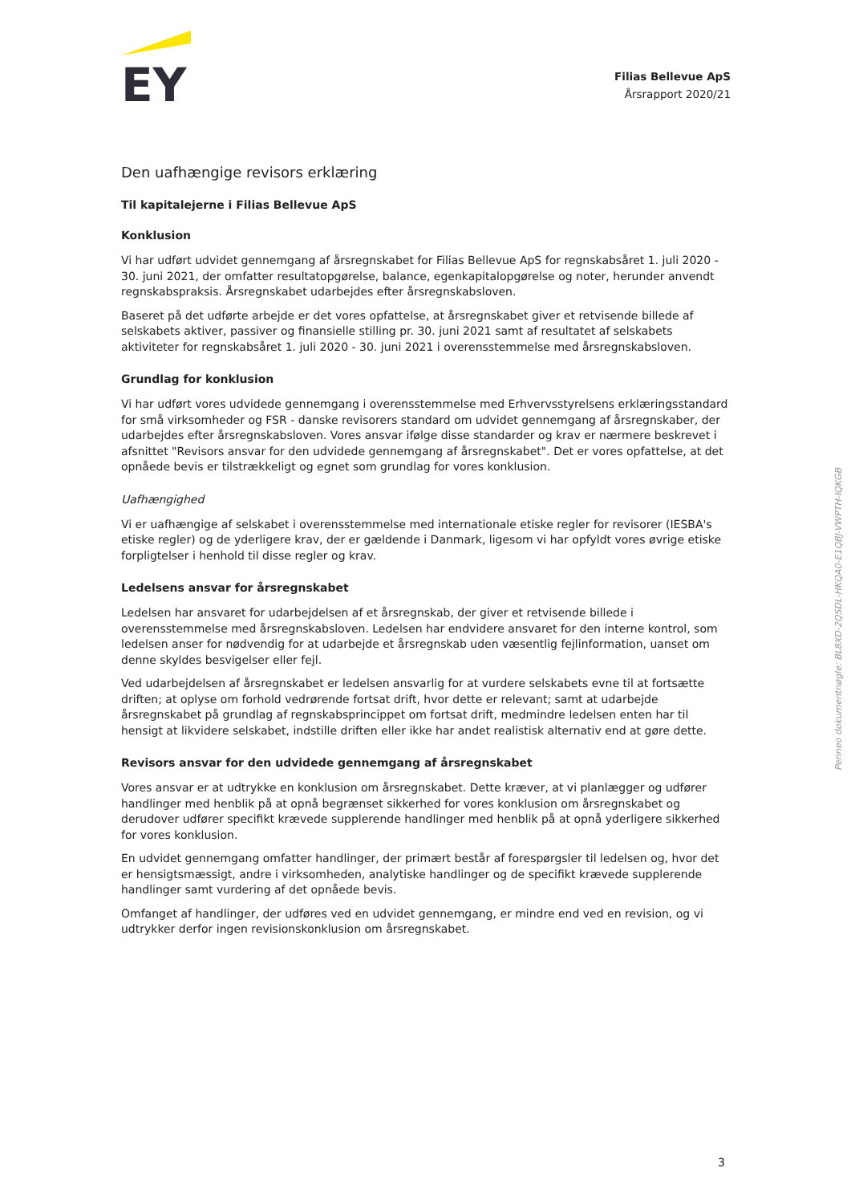EY
Filias Bellevue ApS
Årsrapport 2020/21
Den uafhængige revisors erklæring
Til kapitalejerne i Filias Bellevue ApS
Konklusion
Vi har udført udvidet gennemgang af årsregnskabet for Filias Bellevue ApS for regnskabsåret 1. juli 2020 - 30. juni 2021, der omfatter resultatopgørelse, balance, egenkapitalopgørelse og noter, herunder anvendt regnskabspraksis. Årsregnskabet udarbejdes efter årsregnskabsloven.
Baseret på det udførte arbejde er det vores opfattelse, at årsregnskabet giver et retvisende billede af selskabets aktiver, passiver og finansielle stilling pr. 30. juni 2021 samt af resultatet af selskabets aktiviteter for regnskabsåret 1. juli 2020 - 30. juni 2021 i overensstemmelse med årsregnskabsloven.
Grundlag for konklusion
Vi har udført vores udvidede gennemgang i overensstemmelse med Erhvervsstyrelsens erklæringsstandard for små virksomheder og FSR - danske revisorers standard om udvidet gennemgang af årsregnskaber, der udarbejdes efter årsregnskabsloven. Vores ansvar ifølge disse standarder og krav er nærmere beskrevet i afsnittet "Revisors ansvar for den udvidede gennemgang af årsregnskabet". Det er vores opfattelse, at det opnåede bevis er tilstrækkeligt og egnet som grundlag for vores konklusion.
Uafhængighed
Vi er uafhængige af selskabet i overensstemmelse med internationale etiske regler for revisorer (IESBA's etiske regler) og de yderligere krav, der er gældende i Danmark, ligesom vi har opfyldt vores øvrige etiske forpligtelser i henhold til disse regler og krav.
Ledelsens ansvar for årsregnskabet
Ledelsen har ansvaret for udarbejdelsen af et årsregnskab, der giver et retvisende billede i overensstemmelse med årsregnskabsloven. Ledelsen har endvidere ansvaret for den interne kontrol, som ledelsen anser for nødvendig for at udarbejde et årsregnskab uden væsentlig fejlinformation, uanset om denne skyldes besvigelser eller fejl.
Ved udarbejdelsen af årsregnskabet er ledelsen ansvarlig for at vurdere selskabets evne til at fortsætte driften; at oplyse om forhold vedrørende fortsat drift, hvor dette er relevant; samt at udarbejde årsregnskabet på grundlag af regnskabsprincippet om fortsat drift, medmindre ledelsen enten har til hensigt at likvidere selskabet, indstille driften eller ikke har andet realistisk alternativ end at gøre dette.
Revisors ansvar for den udvidede gennemgang af årsregnskabet
Vores ansvar er at udtrykke en konklusion om årsregnskabet. Dette kræver, at vi planlægger og udfører handlinger med henblik på at opnå begrænset sikkerhed for vores konklusion om årsregnskabet og derudover udfører specifikt krævede supplerende handlinger med henblik på at opnå yderligere sikkerhed for vores konklusion.
En udvidet gennemgang omfatter handlinger, der primært består af forespørgsler til ledelsen og, hvor det er hensigtsmæssigt, andre i virksomheden, analytiske handlinger og de specifikt krævede supplerende handlinger samt vurdering af det opnåede bevis.
Omfanget af handlinger, der udføres ved en udvidet gennemgang, er mindre end ved en revision, og vi udtrykker derfor ingen revisionskonklusion om årsregnskabet.
Penneo dokumentnøgle: BL8XD-2QSDL-HKQA0-E1QBJ-VWPTH-IQKGB
3